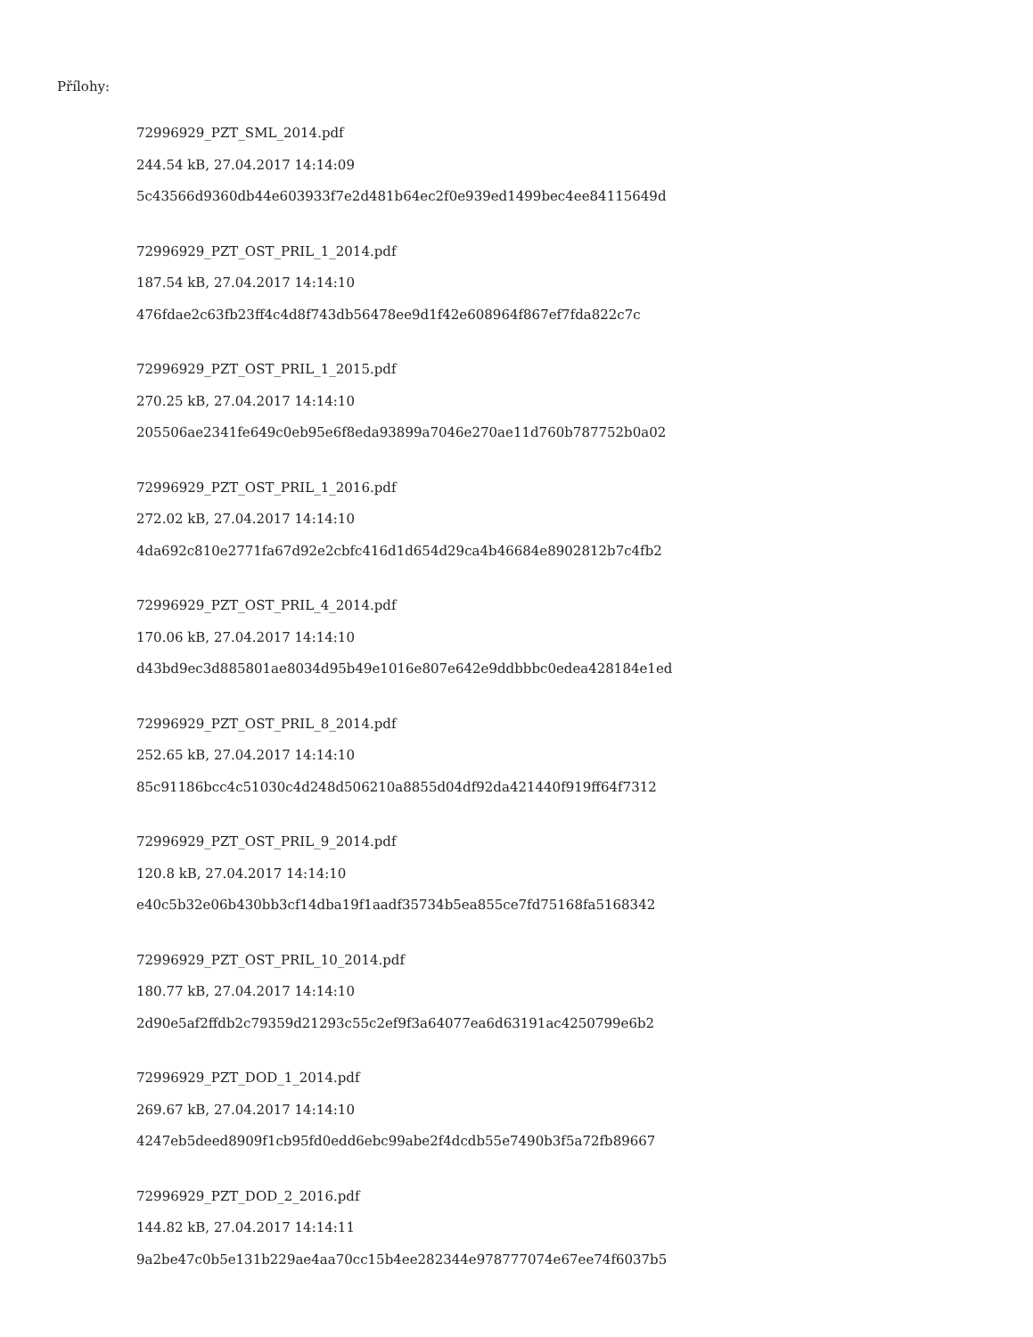Přílohy:
72996929_PZT_SML_2014.pdf
244.54 kB, 27.04.2017 14:14:09
5c43566d9360db44e603933f7e2d481b64ec2f0e939ed1499bec4ee84115649d
72996929_PZT_OST_PRIL_1_2014.pdf
187.54 kB, 27.04.2017 14:14:10
476fdae2c63fb23ff4c4d8f743db56478ee9d1f42e608964f867ef7fda822c7c
72996929_PZT_OST_PRIL_1_2015.pdf
270.25 kB, 27.04.2017 14:14:10
205506ae2341fe649c0eb95e6f8eda93899a7046e270ae11d760b787752b0a02
72996929_PZT_OST_PRIL_1_2016.pdf
272.02 kB, 27.04.2017 14:14:10
4da692c810e2771fa67d92e2cbfc416d1d654d29ca4b46684e8902812b7c4fb2
72996929_PZT_OST_PRIL_4_2014.pdf
170.06 kB, 27.04.2017 14:14:10
d43bd9ec3d885801ae8034d95b49e1016e807e642e9ddbbbc0edea428184e1ed
72996929_PZT_OST_PRIL_8_2014.pdf
252.65 kB, 27.04.2017 14:14:10
85c91186bcc4c51030c4d248d506210a8855d04df92da421440f919ff64f7312
72996929_PZT_OST_PRIL_9_2014.pdf
120.8 kB, 27.04.2017 14:14:10
e40c5b32e06b430bb3cf14dba19f1aadf35734b5ea855ce7fd75168fa5168342
72996929_PZT_OST_PRIL_10_2014.pdf
180.77 kB, 27.04.2017 14:14:10
2d90e5af2ffdb2c79359d21293c55c2ef9f3a64077ea6d63191ac4250799e6b2
72996929_PZT_DOD_1_2014.pdf
269.67 kB, 27.04.2017 14:14:10
4247eb5deed8909f1cb95fd0edd6ebc99abe2f4dcdb55e7490b3f5a72fb89667
72996929_PZT_DOD_2_2016.pdf
144.82 kB, 27.04.2017 14:14:11
9a2be47c0b5e131b229ae4aa70cc15b4ee282344e978777074e67ee74f6037b5